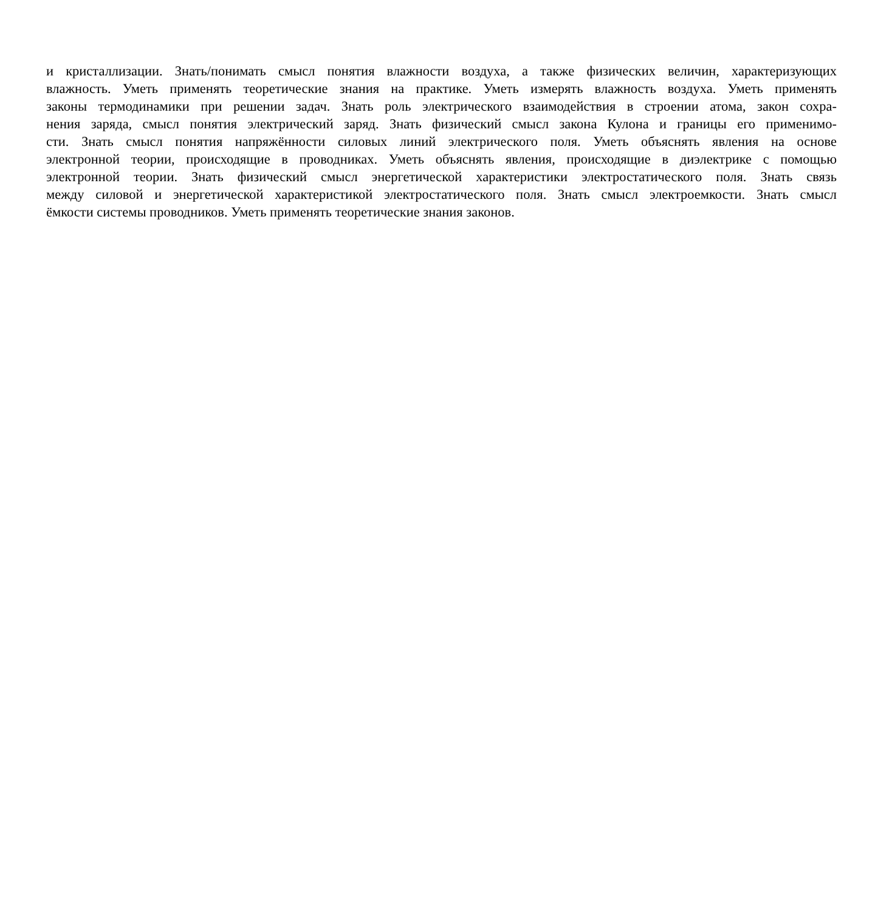и кристаллизации. Знать/понимать смысл понятия влажности воздуха, а также физических величин, характеризующих
влажность. Уметь применять теоретические знания на практике. Уметь измерять влажность воздуха. Уметь применять
законы термодинамики при решении задач. Знать роль электрического взаимодействия в строении атома, закон сохра-
нения заряда, смысл понятия электрический заряд. Знать физический смысл закона Кулона и границы его применимо-
сти. Знать смысл понятия напряжённости силовых линий электрического поля. Уметь объяснять явления на основе
электронной теории, происходящие в проводниках. Уметь объяснять явления, происходящие в диэлектрике с помощью
электронной теории. Знать физический смысл энергетической характеристики электростатического поля. Знать связь
между силовой и энергетической характеристикой электростатического поля. Знать смысл электроемкости. Знать смысл
ёмкости системы проводников. Уметь применять теоретические знания законов.